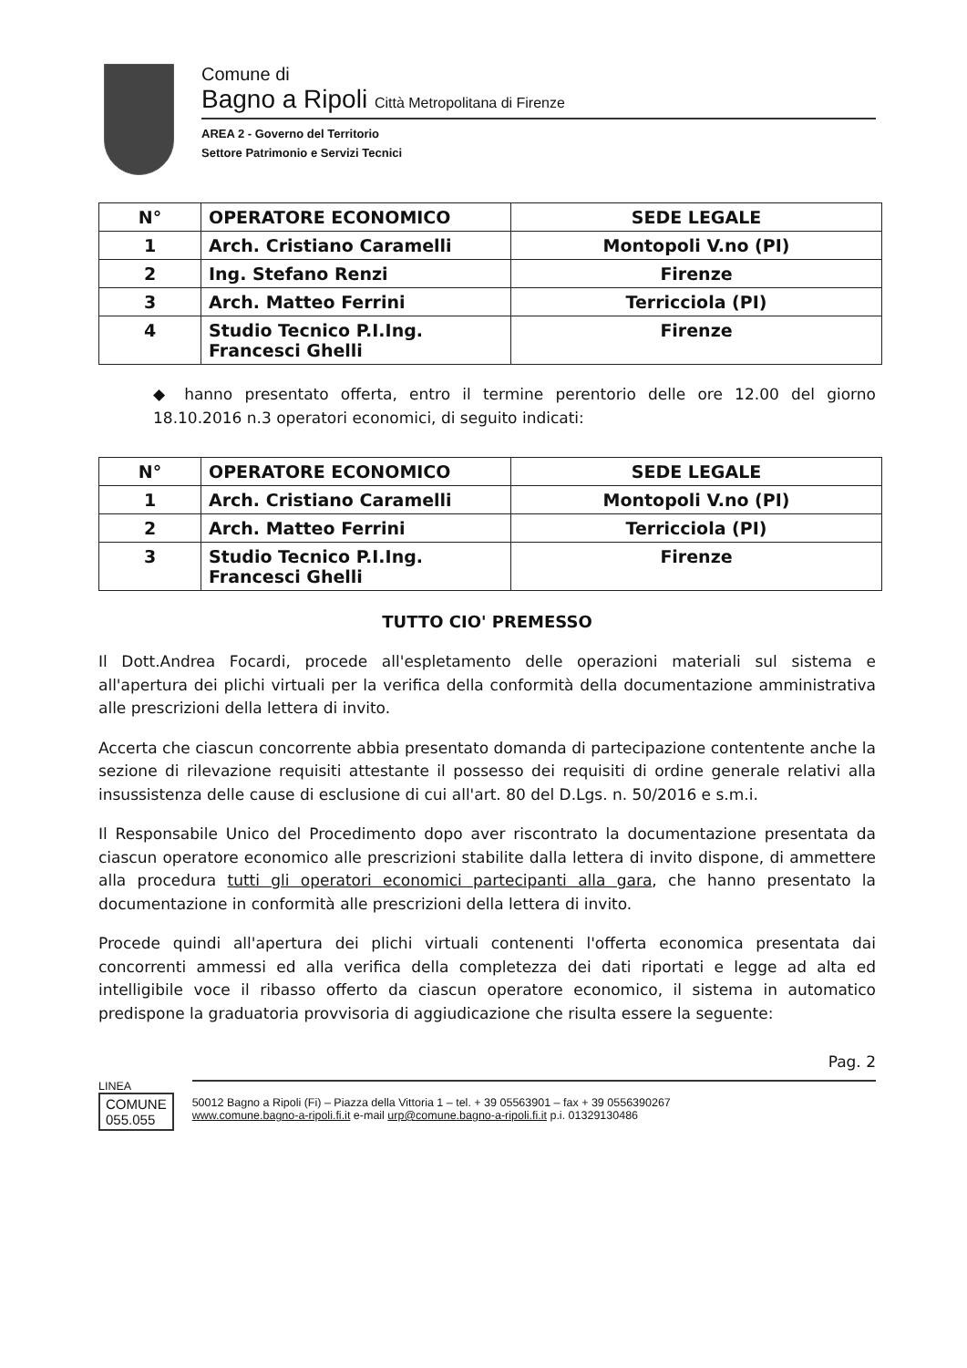Comune di
Bagno a Ripoli Città Metropolitana di Firenze
AREA 2 - Governo del Territorio
Settore Patrimonio e Servizi Tecnici
| N° | OPERATORE ECONOMICO | SEDE LEGALE |
| --- | --- | --- |
| 1 | Arch. Cristiano Caramelli | Montopoli V.no (PI) |
| 2 | Ing. Stefano Renzi | Firenze |
| 3 | Arch. Matteo Ferrini | Terricciola (PI) |
| 4 | Studio Tecnico P.I.Ing. Francesci Ghelli | Firenze |
◆ hanno presentato offerta, entro il termine perentorio delle ore 12.00 del giorno 18.10.2016 n.3 operatori economici, di seguito indicati:
| N° | OPERATORE ECONOMICO | SEDE LEGALE |
| --- | --- | --- |
| 1 | Arch. Cristiano Caramelli | Montopoli V.no (PI) |
| 2 | Arch. Matteo Ferrini | Terricciola (PI) |
| 3 | Studio Tecnico P.I.Ing. Francesci Ghelli | Firenze |
TUTTO CIO' PREMESSO
Il Dott.Andrea Focardi, procede all'espletamento delle operazioni materiali sul sistema e all'apertura dei plichi virtuali per la verifica della conformità della documentazione amministrativa alle prescrizioni della lettera di invito.
Accerta che ciascun concorrente abbia presentato domanda di partecipazione contentente anche la sezione di rilevazione requisiti attestante il possesso dei requisiti di ordine generale relativi alla insussistenza delle cause di esclusione di cui all'art. 80 del D.Lgs. n. 50/2016 e s.m.i.
Il Responsabile Unico del Procedimento dopo aver riscontrato la documentazione presentata da ciascun operatore economico alle prescrizioni stabilite dalla lettera di invito dispone, di ammettere alla procedura tutti gli operatori economici partecipanti alla gara, che hanno presentato la documentazione in conformità alle prescrizioni della lettera di invito.
Procede quindi all'apertura dei plichi virtuali contenenti l'offerta economica presentata dai concorrenti ammessi ed alla verifica della completezza dei dati riportati e legge ad alta ed intelligibile voce il ribasso offerto da ciascun operatore economico, il sistema in automatico predispone la graduatoria provvisoria di aggiudicazione che risulta essere la seguente:
Pag. 2
LINEA
COMUNE
055.055
50012 Bagno a Ripoli (Fi) – Piazza della Vittoria 1 – tel. + 39 05563901 – fax + 39 0556390267
www.comune.bagno-a-ripoli.fi.it e-mail urp@comune.bagno-a-ripoli.fi.it p.i. 01329130486